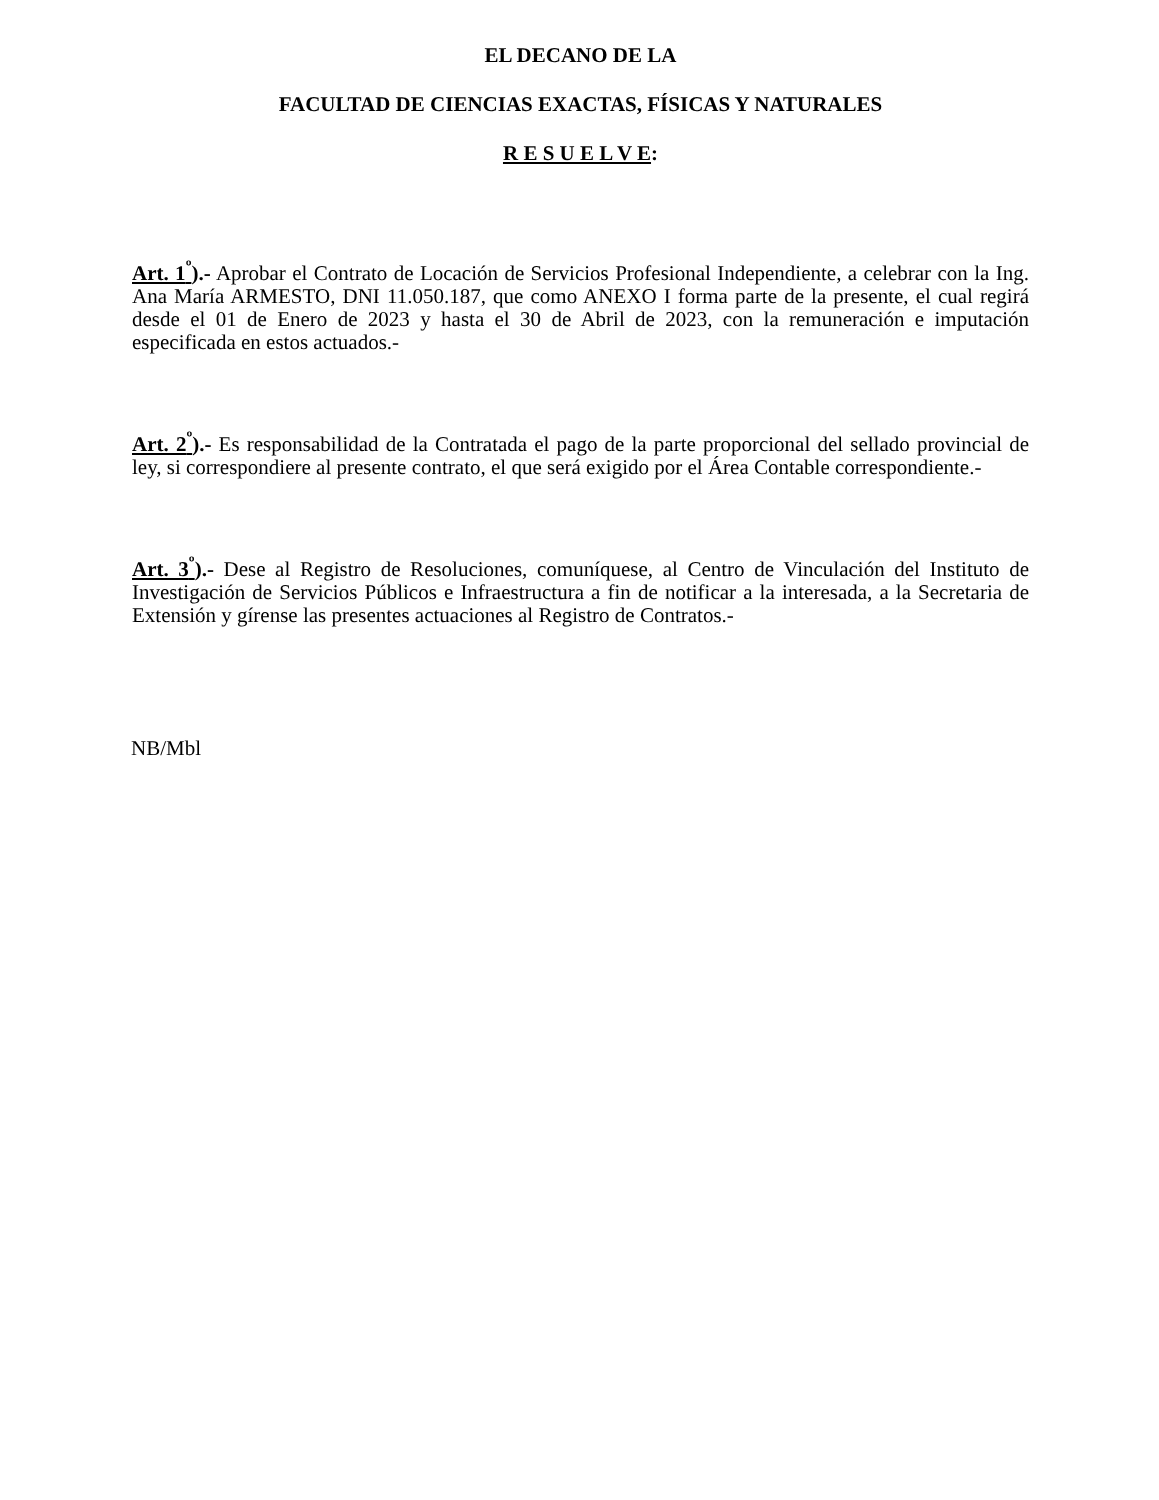EL DECANO DE LA
FACULTAD DE CIENCIAS EXACTAS, FÍSICAS Y NATURALES
R E S U E L V E:
Art. 1<sup>º</sup>).- Aprobar el Contrato de Locación de Servicios Profesional Independiente, a celebrar con la Ing. Ana María ARMESTO, DNI 11.050.187, que como ANEXO I forma parte de la presente, el cual regirá desde el 01 de Enero de 2023 y hasta el 30 de Abril de 2023, con la remuneración e imputación especificada en estos actuados.-
Art. 2<sup>º</sup>).- Es responsabilidad de la Contratada el pago de la parte proporcional del sellado provincial de ley, si correspondiere al presente contrato, el que será exigido por el Área Contable correspondiente.-
Art. 3<sup>º</sup>).- Dese al Registro de Resoluciones, comuníquese, al Centro de Vinculación del Instituto de Investigación de Servicios Públicos e Infraestructura a fin de notificar a la interesada, a la Secretaria de Extensión y gírense las presentes actuaciones al Registro de Contratos.-
NB/Mbl